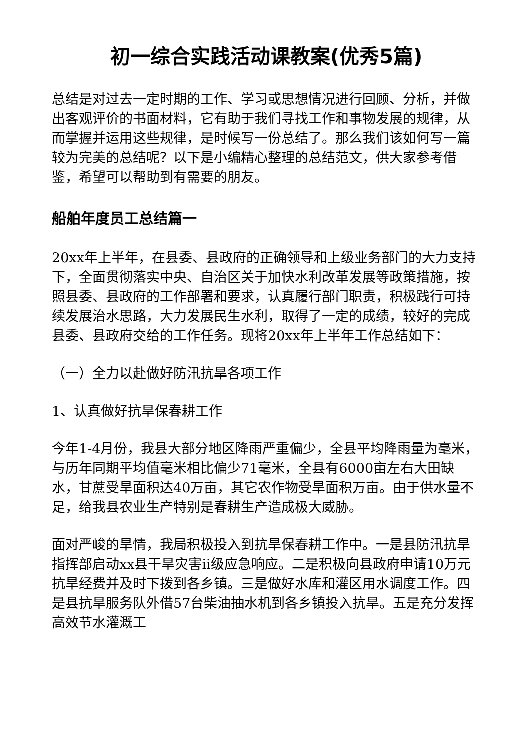初一综合实践活动课教案(优秀5篇)
总结是对过去一定时期的工作、学习或思想情况进行回顾、分析，并做出客观评价的书面材料，它有助于我们寻找工作和事物发展的规律，从而掌握并运用这些规律，是时候写一份总结了。那么我们该如何写一篇较为完美的总结呢？以下是小编精心整理的总结范文，供大家参考借鉴，希望可以帮助到有需要的朋友。
船舶年度员工总结篇一
20xx年上半年，在县委、县政府的正确领导和上级业务部门的大力支持下，全面贯彻落实中央、自治区关于加快水利改革发展等政策措施，按照县委、县政府的工作部署和要求，认真履行部门职责，积极践行可持续发展治水思路，大力发展民生水利，取得了一定的成绩，较好的完成县委、县政府交给的工作任务。现将20xx年上半年工作总结如下：
（一）全力以赴做好防汛抗旱各项工作
1、认真做好抗旱保春耕工作
今年1-4月份，我县大部分地区降雨严重偏少，全县平均降雨量为毫米，与历年同期平均值毫米相比偏少71毫米，全县有6000亩左右大田缺水，甘蔗受旱面积达40万亩，其它农作物受旱面积万亩。由于供水量不足，给我县农业生产特别是春耕生产造成极大威胁。
面对严峻的旱情，我局积极投入到抗旱保春耕工作中。一是县防汛抗旱指挥部启动xx县干旱灾害ii级应急响应。二是积极向县政府申请10万元抗旱经费并及时下拨到各乡镇。三是做好水库和灌区用水调度工作。四是县抗旱服务队外借57台柴油抽水机到各乡镇投入抗旱。五是充分发挥高效节水灌溉工